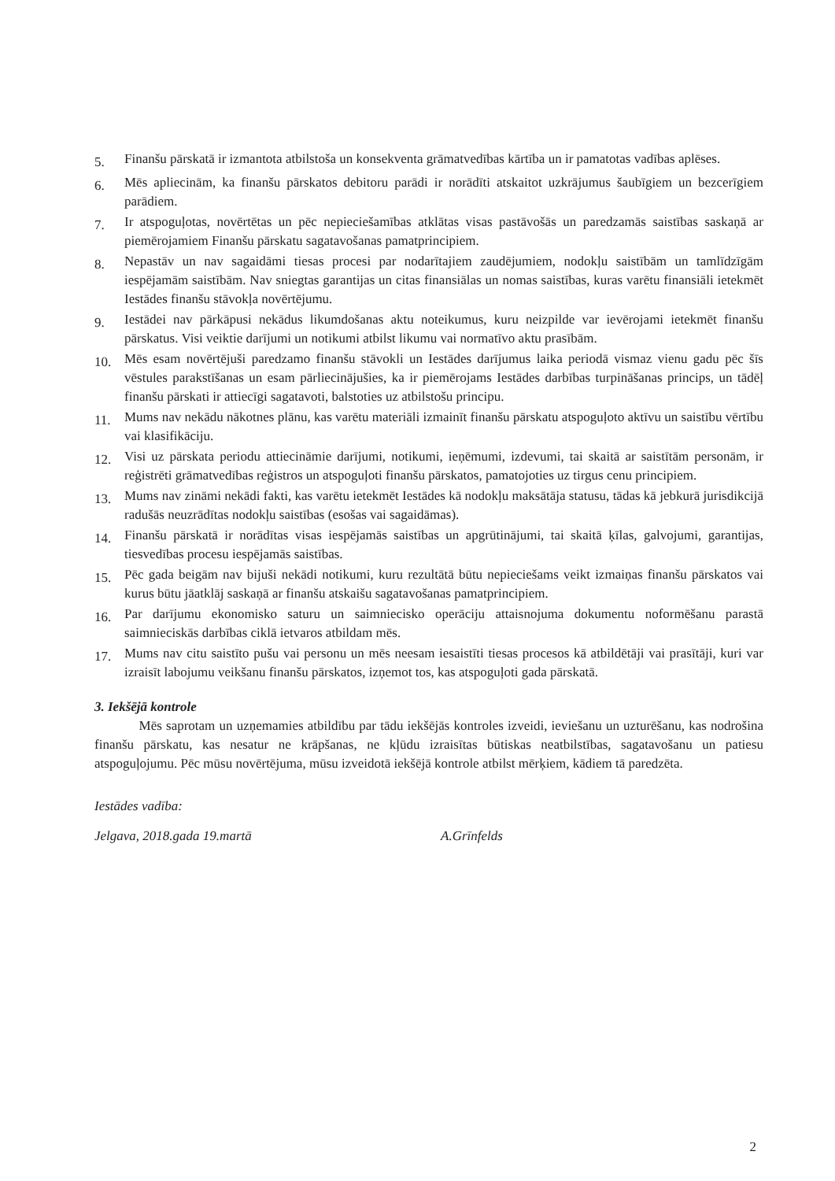5.
Finanšu pārskatā ir izmantota atbilstoša un konsekventa grāmatvedības kārtība un ir pamatotas vadības aplēses.
6.
Mēs apliecinām, ka finanšu pārskatos debitoru parādi ir norādīti atskaitot uzkrājumus šaubīgiem un bezcerīgiem parādiem.
7.
Ir atspoguļotas, novērtētas un pēc nepieciešamības atklātas visas pastāvošās un paredzamās saistības saskaņā ar piemērojamiem Finanšu pārskatu sagatavošanas pamatprincipiem.
8.
Nepastāv un nav sagaidāmi tiesas procesi par nodarītajiem zaudējumiem, nodokļu saistībām un tamlīdzīgām iespējamām saistībām. Nav sniegtas garantijas un citas finansiālas un nomas saistības, kuras varētu finansiāli ietekmēt Iestādes finanšu stāvokļa novērtējumu.
9.
Iestādei nav pārkāpusi nekādus likumdošanas aktu noteikumus, kuru neizpilde var ievērojami ietekmēt finanšu pārskatus. Visi veiktie darījumi un notikumi atbilst likumu vai normatīvo aktu prasībām.
10.
Mēs esam novērtējuši paredzamo finanšu stāvokli un Iestādes darījumus laika periodā vismaz vienu gadu pēc šīs vēstules parakstīšanas un esam pārliecinājušies, ka ir piemērojams Iestādes darbības turpināšanas princips, un tādēļ finanšu pārskati ir attiecīgi sagatavoti, balstoties uz atbilstošu principu.
11.
Mums nav nekādu nākotnes plānu, kas varētu materiāli izmainīt finanšu pārskatu atspoguļoto aktīvu un saistību vērtību vai klasifikāciju.
12.
Visi uz pārskata periodu attiecināmie darījumi, notikumi, ieņēmumi, izdevumi, tai skaitā ar saistītām personām, ir reģistrēti grāmatvedības reģistros un atspoguļoti finanšu pārskatos, pamatojoties uz tirgus cenu principiem.
13.
Mums nav zināmi nekādi fakti, kas varētu ietekmēt Iestādes kā nodokļu maksātāja statusu, tādas kā jebkurā jurisdikcijā radušās neuzrādītas nodokļu saistības (esošas vai sagaidāmas).
14.
Finanšu pārskatā ir norādītas visas iespējamās saistības un apgrūtinājumi, tai skaitā ķīlas, galvojumi, garantijas, tiesvedības procesu iespējamās saistības.
15.
Pēc gada beigām nav bijuši nekādi notikumi, kuru rezultātā būtu nepieciešams veikt izmaiņas finanšu pārskatos vai kurus būtu jāatklāj saskaņā ar finanšu atskaišu sagatavošanas pamatprincipiem.
16.
Par darījumu ekonomisko saturu un saimniecisko operāciju attaisnojuma dokumentu noformēšanu parastā saimnieciskās darbības ciklā ietvaros atbildam mēs.
17.
Mums nav citu saistīto pušu vai personu un mēs neesam iesaistīti tiesas procesos kā atbildētāji vai prasītāji, kuri var izraisīt labojumu veikšanu finanšu pārskatos, izņemot tos, kas atspoguļoti gada pārskatā.
3. Iekšējā kontrole
Mēs saprotam un uzņemamies atbildību par tādu iekšējās kontroles izveidi, ieviešanu un uzturēšanu, kas nodrošina finanšu pārskatu, kas nesatur ne krāpšanas, ne kļūdu izraisītas būtiskas neatbilstības, sagatavošanu un patiesu atspoguļojumu. Pēc mūsu novērtējuma, mūsu izveidotā iekšējā kontrole atbilst mērķiem, kādiem tā paredzēta.
Iestādes vadība:
Jelgava, 2018.gada 19.martā A.Grīnfelds
2